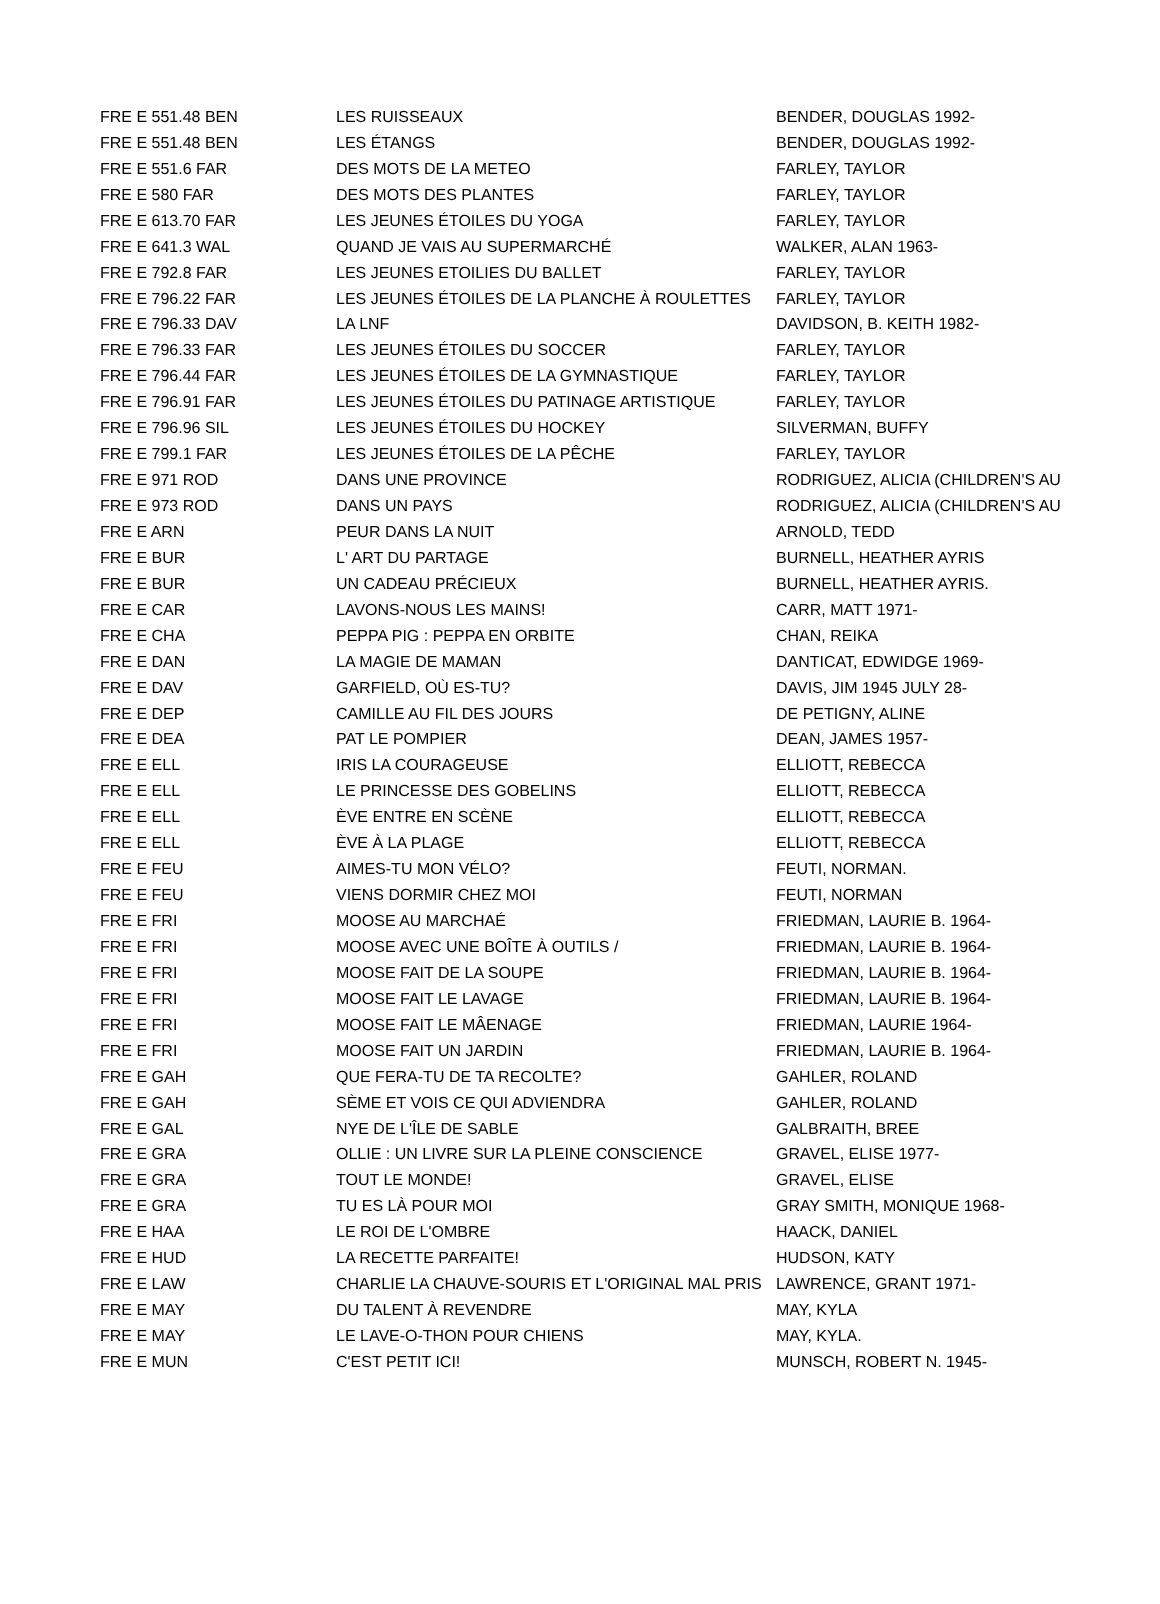| FRE E 551.48 BEN | LES RUISSEAUX | BENDER, DOUGLAS 1992- |
| FRE E 551.48 BEN | LES ÉTANGS | BENDER, DOUGLAS 1992- |
| FRE E 551.6 FAR | DES MOTS DE LA METEO | FARLEY, TAYLOR |
| FRE E 580 FAR | DES MOTS DES PLANTES | FARLEY, TAYLOR |
| FRE E 613.70 FAR | LES JEUNES ÉTOILES DU YOGA | FARLEY, TAYLOR |
| FRE E 641.3 WAL | QUAND JE VAIS AU SUPERMARCHÉ | WALKER, ALAN 1963- |
| FRE E 792.8 FAR | LES JEUNES ETOILIES DU BALLET | FARLEY, TAYLOR |
| FRE E 796.22 FAR | LES JEUNES ÉTOILES DE LA PLANCHE À ROULETTES | FARLEY, TAYLOR |
| FRE E 796.33 DAV | LA LNF | DAVIDSON, B. KEITH 1982- |
| FRE E 796.33 FAR | LES JEUNES ÉTOILES DU SOCCER | FARLEY, TAYLOR |
| FRE E 796.44 FAR | LES JEUNES ÉTOILES DE LA GYMNASTIQUE | FARLEY, TAYLOR |
| FRE E 796.91 FAR | LES JEUNES ÉTOILES DU PATINAGE ARTISTIQUE | FARLEY, TAYLOR |
| FRE E 796.96 SIL | LES JEUNES ÉTOILES DU HOCKEY | SILVERMAN, BUFFY |
| FRE E 799.1 FAR | LES JEUNES ÉTOILES DE LA PÊCHE | FARLEY, TAYLOR |
| FRE E 971 ROD | DANS UNE PROVINCE | RODRIGUEZ, ALICIA (CHILDREN'S AU |
| FRE E 973 ROD | DANS UN PAYS | RODRIGUEZ, ALICIA (CHILDREN'S AU |
| FRE E ARN | PEUR DANS LA NUIT | ARNOLD, TEDD |
| FRE E BUR | L' ART DU PARTAGE | BURNELL, HEATHER AYRIS |
| FRE E BUR | UN CADEAU PRÉCIEUX | BURNELL, HEATHER AYRIS. |
| FRE E CAR | LAVONS-NOUS LES MAINS! | CARR, MATT 1971- |
| FRE E CHA | PEPPA PIG : PEPPA EN ORBITE | CHAN, REIKA |
| FRE E DAN | LA MAGIE DE MAMAN | DANTICAT, EDWIDGE 1969- |
| FRE E DAV | GARFIELD, OÙ ES-TU? | DAVIS, JIM 1945 JULY 28- |
| FRE E DEP | CAMILLE AU FIL DES JOURS | DE PETIGNY, ALINE |
| FRE E DEA | PAT LE POMPIER | DEAN, JAMES 1957- |
| FRE E ELL | IRIS LA COURAGEUSE | ELLIOTT, REBECCA |
| FRE E ELL | LE PRINCESSE DES GOBELINS | ELLIOTT, REBECCA |
| FRE E ELL | ÈVE ENTRE EN SCÈNE | ELLIOTT, REBECCA |
| FRE E ELL | ÈVE À LA PLAGE | ELLIOTT, REBECCA |
| FRE E FEU | AIMES-TU MON VÉLO? | FEUTI, NORMAN. |
| FRE E FEU | VIENS DORMIR CHEZ MOI | FEUTI, NORMAN |
| FRE E FRI | MOOSE AU MARCHAÉ | FRIEDMAN, LAURIE B. 1964- |
| FRE E FRI | MOOSE AVEC UNE BOÎTE À OUTILS / | FRIEDMAN, LAURIE B. 1964- |
| FRE E FRI | MOOSE FAIT DE LA SOUPE | FRIEDMAN, LAURIE B. 1964- |
| FRE E FRI | MOOSE FAIT LE LAVAGE | FRIEDMAN, LAURIE B. 1964- |
| FRE E FRI | MOOSE FAIT LE MÂENAGE | FRIEDMAN, LAURIE 1964- |
| FRE E FRI | MOOSE FAIT UN JARDIN | FRIEDMAN, LAURIE B. 1964- |
| FRE E GAH | QUE FERA-TU DE TA RECOLTE? | GAHLER, ROLAND |
| FRE E GAH | SÈME ET VOIS CE QUI ADVIENDRA | GAHLER, ROLAND |
| FRE E GAL | NYE DE L'ÎLE DE SABLE | GALBRAITH, BREE |
| FRE E GRA | OLLIE : UN LIVRE SUR LA PLEINE CONSCIENCE | GRAVEL, ELISE 1977- |
| FRE E GRA | TOUT LE MONDE! | GRAVEL, ELISE |
| FRE E GRA | TU ES LÀ POUR MOI | GRAY SMITH, MONIQUE 1968- |
| FRE E HAA | LE ROI DE L'OMBRE | HAACK, DANIEL |
| FRE E HUD | LA RECETTE PARFAITE! | HUDSON, KATY |
| FRE E LAW | CHARLIE LA CHAUVE-SOURIS ET L'ORIGINAL MAL PRIS | LAWRENCE, GRANT 1971- |
| FRE E MAY | DU TALENT À REVENDRE | MAY, KYLA |
| FRE E MAY | LE LAVE-O-THON POUR CHIENS | MAY, KYLA. |
| FRE E MUN | C'EST PETIT ICI! | MUNSCH, ROBERT N. 1945- |